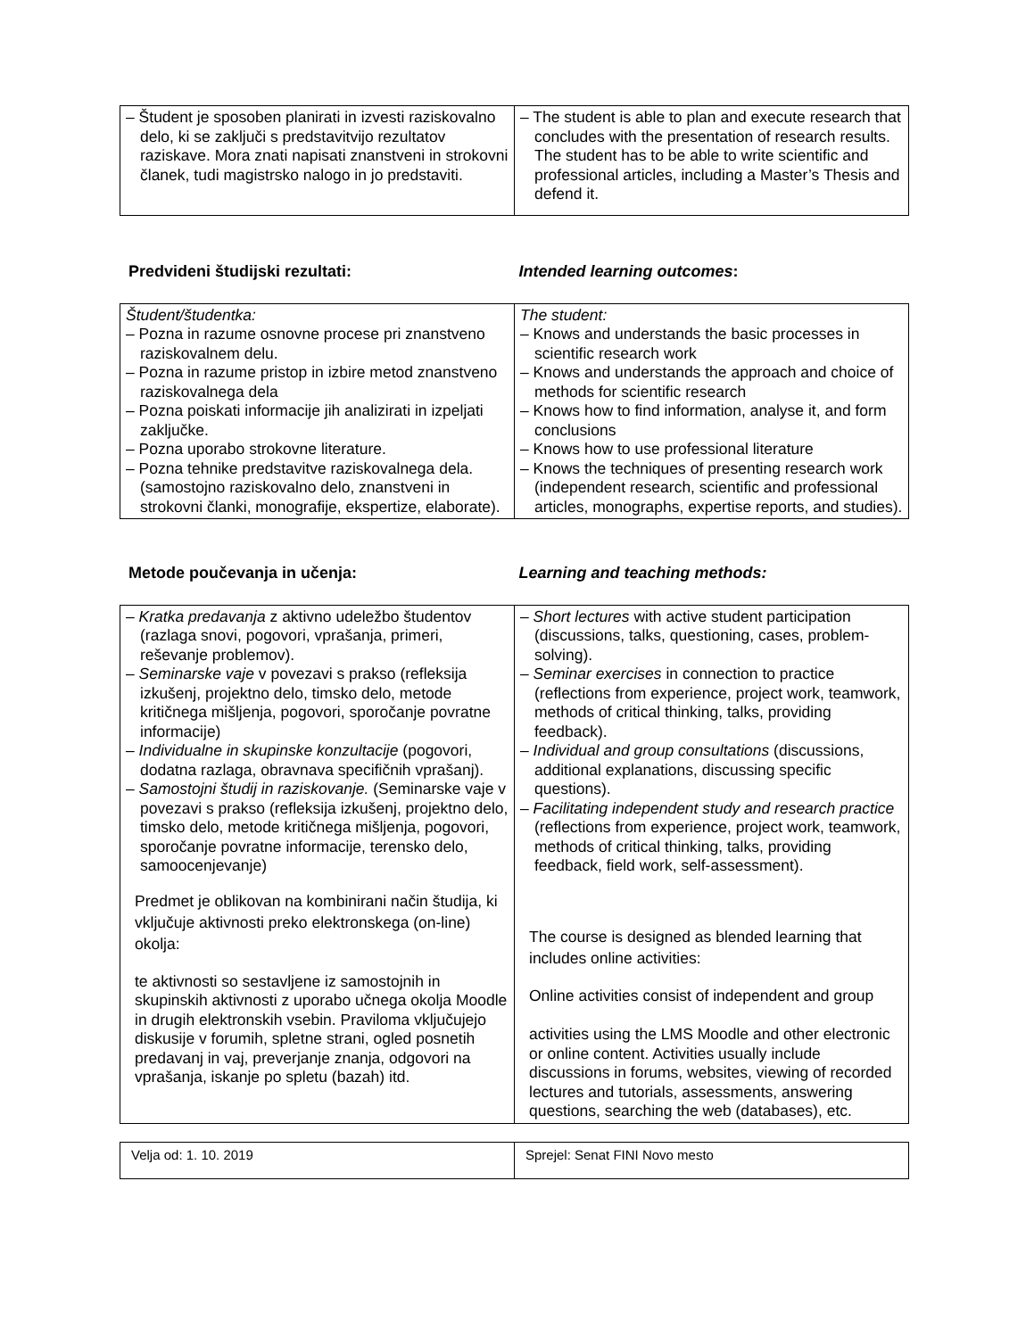| – Študent je sposoben planirati in izvesti raziskovalno delo, ki se zaključi s predstavitvijo rezultatov raziskave. Mora znati napisati znanstveni in strokovni članek, tudi magistrsko nalogo in jo predstaviti. | – The student is able to plan and execute research that concludes with the presentation of research results. The student has to be able to write scientific and professional articles, including a Master’s Thesis and defend it. |
Predvideni študijski rezultati: Intended learning outcomes:
| Študent/študentka: – Pozna in razume osnovne procese pri znanstveno raziskovalnem delu. – Pozna in razume pristop in izbire metod znanstveno raziskovalnega dela – Pozna poiskati informacije jih analizirati in izpeljati zaključke. – Pozna uporabo strokovne literature. – Pozna tehnike predstavitve raziskovalnega dela. (samostojno raziskovalno delo, znanstveni in strokovni članki, monografije, ekspertize, elaborate). | The student: – Knows and understands the basic processes in scientific research work – Knows and understands the approach and choice of methods for scientific research – Knows how to find information, analyse it, and form conclusions – Knows how to use professional literature – Knows the techniques of presenting research work (independent research, scientific and professional articles, monographs, expertise reports, and studies). |
Metode poučevanja in učenja: Learning and teaching methods:
| – Kratka predavanja z aktivno udeležbo študentov (razlaga snovi, pogovori, vprašanja, primeri, reševanje problemov). – Seminarske vaje v povezavi s prakso (refleksija izkušenj, projektno delo, timsko delo, metode kritičnega mišljenja, pogovori, sporočanje povratne informacije) – Individualne in skupinske konzultacije (pogovori, dodatna razlaga, obravnava specifičnih vprašanj). – Samostojni študij in raziskovanje. (Seminarske vaje v povezavi s prakso (refleksija izkušenj, projektno delo, timsko delo, metode kritičnega mišljenja, pogovori, sporočanje povratne informacije, terensko delo, samoocenjevanje) Predmet je oblikovan na kombinirani način študija, ki vključuje aktivnosti preko elektronskega (on-line) okolja: te aktivnosti so sestavljene iz samostojnih in skupinskih aktivnosti z uporabo učnega okolja Moodle in drugih elektronskih vsebin. Praviloma vključujejo diskusije v forumih, spletne strani, ogled posnetih predavanj in vaj, preverjanje znanja, odgovori na vprašanja, iskanje po spletu (bazah) itd. | – Short lectures with active student participation (discussions, talks, questioning, cases, problem-solving). – Seminar exercises in connection to practice (reflections from experience, project work, teamwork, methods of critical thinking, talks, providing feedback). – Individual and group consultations (discussions, additional explanations, discussing specific questions). – Facilitating independent study and research practice (reflections from experience, project work, teamwork, methods of critical thinking, talks, providing feedback, field work, self-assessment). The course is designed as blended learning that includes online activities: Online activities consist of independent and group activities using the LMS Moodle and other electronic or online content. Activities usually include discussions in forums, websites, viewing of recorded lectures and tutorials, assessments, answering questions, searching the web (databases), etc. |
| Velja od: 1. 10. 2019 | Sprejel: Senat FINI Novo mesto |